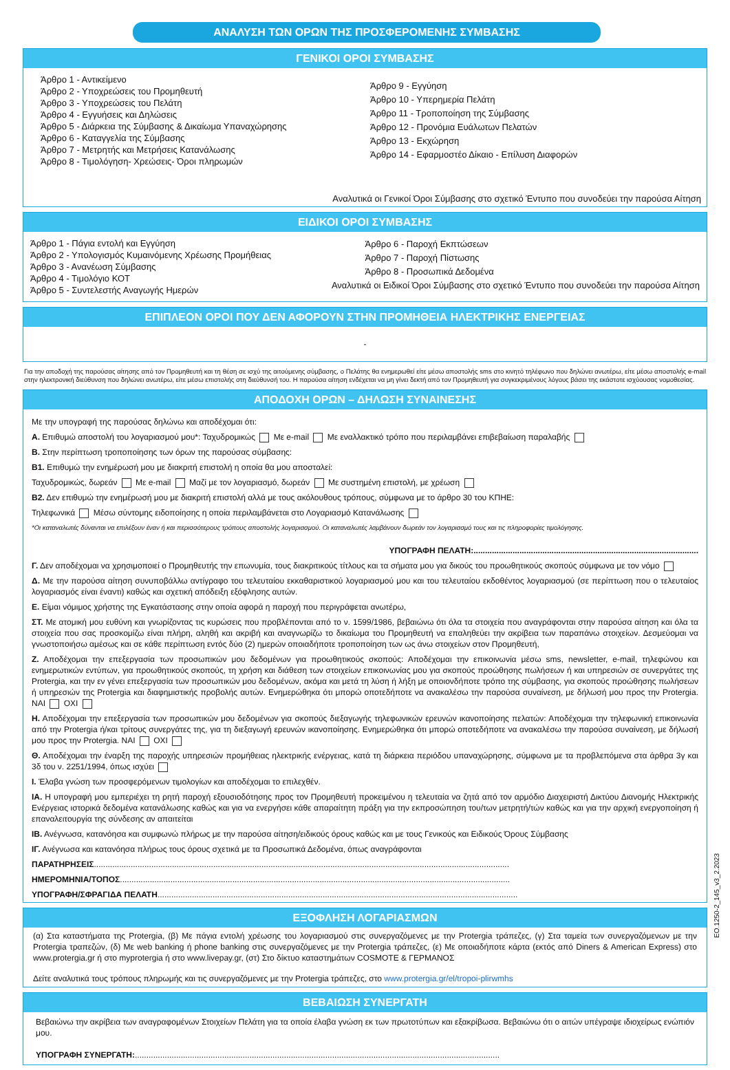ΑΝΑΛΥΣΗ ΤΩΝ ΟΡΩΝ ΤΗΣ ΠΡΟΣΦΕΡΟΜΕΝΗΣ ΣΥΜΒΑΣΗΣ
ΓΕΝΙΚΟΙ ΟΡΟΙ ΣΥΜΒΑΣΗΣ
Άρθρο 1 - Αντικείμενο
Άρθρο 2 - Υποχρεώσεις του Προμηθευτή
Άρθρο 3 - Υποχρεώσεις του Πελάτη
Άρθρο 4 - Εγγυήσεις και Δηλώσεις
Άρθρο 5 - Διάρκεια της Σύμβασης & Δικαίωμα Υπαναχώρησης
Άρθρο 6 - Καταγγελία της Σύμβασης
Άρθρο 7 - Μετρητής και Μετρήσεις Κατανάλωσης
Άρθρο 8 - Τιμολόγηση- Χρεώσεις- Όροι πληρωμών
Άρθρο 9 - Εγγύηση
Άρθρο 10 - Υπερημερία Πελάτη
Άρθρο 11 - Τροποποίηση της Σύμβασης
Άρθρο 12 - Προνόμια Ευάλωτων Πελατών
Άρθρο 13 - Εκχώρηση
Άρθρο 14 - Εφαρμοστέο Δίκαιο - Επίλυση Διαφορών
Αναλυτικά οι Γενικοί Όροι Σύμβασης στο σχετικό Έντυπο που συνοδεύει την παρούσα Αίτηση
ΕΙΔΙΚΟΙ ΟΡΟΙ ΣΥΜΒΑΣΗΣ
Άρθρο 1 - Πάγια εντολή και Εγγύηση
Άρθρο 2 - Υπολογισμός Κυμαινόμενης Χρέωσης Προμήθειας
Άρθρο 3 - Ανανέωση Σύμβασης
Άρθρο 4 - Τιμολόγιο ΚΟΤ
Άρθρο 5 - Συντελεστής Αναγωγής Ημερών
Άρθρο 6 - Παροχή Εκπτώσεων
Άρθρο 7 - Παροχή Πίστωσης
Άρθρο 8 - Προσωπικά Δεδομένα
Αναλυτικά οι Ειδικοί Όροι Σύμβασης στο σχετικό Έντυπο που συνοδεύει την παρούσα Αίτηση
ΕΠΙΠΛΕΟΝ ΟΡΟΙ ΠΟΥ ΔΕΝ ΑΦΟΡΟΥΝ ΣΤΗΝ ΠΡΟΜΗΘΕΙΑ ΗΛΕΚΤΡΙΚΗΣ ΕΝΕΡΓΕΙΑΣ
-
Για την αποδοχή της παρούσας αίτησης από τον Προμηθευτή και τη θέση σε ισχύ της αιτούμενης σύμβασης, ο Πελάτης θα ενημερωθεί είτε μέσω αποστολής sms στο κινητό τηλέφωνο που δηλώνει ανωτέρω, είτε μέσω αποστολής e-mail στην ηλεκτρονική διεύθυνση που δηλώνει ανωτέρω, είτε μέσω επιστολής στη διεύθυνσή του. Η παρούσα αίτηση ενδέχεται να μη γίνει δεκτή από τον Προμηθευτή για συγκεκριμένους λόγους βάσει της εκάστοτε ισχύουσας νομοθεσίας.
ΑΠΟΔΟΧΗ ΟΡΩΝ – ΔΗΛΩΣΗ ΣΥΝΑΙΝΕΣΗΣ
Με την υπογραφή της παρούσας δηλώνω και αποδέχομαι ότι:
Α. Επιθυμώ αποστολή του λογαριασμού μου*: Ταχυδρομικώς Με e-mail Με εναλλακτικό τρόπο που περιλαμβάνει επιβεβαίωση παραλαβής
Β. Στην περίπτωση τροποποίησης των όρων της παρούσας σύμβασης:
Β1. Επιθυμώ την ενημέρωσή μου με διακριτή επιστολή η οποία θα μου αποσταλεί:
Ταχυδρομικώς, δωρεάν Με e-mail Μαζί με τον λογαριασμό, δωρεάν Με συστημένη επιστολή, με χρέωση
Β2. Δεν επιθυμώ την ενημέρωσή μου με διακριτή επιστολή αλλά με τους ακόλουθους τρόπους, σύμφωνα με το άρθρο 30 του ΚΠΗΕ:
Τηλεφωνικά Μέσω σύντομης ειδοποίησης η οποία περιλαμβάνεται στο Λογαριασμό Κατανάλωσης
*Οι καταναλωτές δύνανται να επιλέξουν έναν ή και περισσότερους τρόπους αποστολής λογαριασμού. Οι καταναλωτές λαμβάνουν δωρεάν τον λογαριασμό τους και τις πληροφορίες τιμολόγησης.
ΥΠΟΓΡΑΦΗ ΠΕΛΑΤΗ:..................................................................................................
Γ. Δεν αποδέχομαι να χρησιμοποιεί ο Προμηθευτής την επωνυμία, τους διακριτικούς τίτλους και τα σήματα μου για δικούς του προωθητικούς σκοπούς σύμφωνα με τον νόμο
Δ. Με την παρούσα αίτηση συνυποβάλλω αντίγραφο του τελευταίου εκκαθαριστικού λογαριασμού μου και του τελευταίου εκδοθέντος λογαριασμού (σε περίπτωση που ο τελευταίος λογαριασμός είναι έναντι) καθώς και σχετική απόδειξη εξόφλησης αυτών.
Ε. Είμαι νόμιμος χρήστης της Εγκατάστασης στην οποία αφορά η παροχή που περιγράφεται ανωτέρω,
ΣΤ. Με ατομική μου ευθύνη και γνωρίζοντας τις κυρώσεις που προβλέπονται από το ν. 1599/1986, βεβαιώνω ότι όλα τα στοιχεία που αναγράφονται στην παρούσα αίτηση και όλα τα στοιχεία που σας προσκομίζω είναι πλήρη, αληθή και ακριβή και αναγνωρίζω το δικαίωμα του Προμηθευτή να επαληθεύει την ακρίβεια των παραπάνω στοιχείων. Δεσμεύομαι να γνωστοποιήσω αμέσως και σε κάθε περίπτωση εντός δύο (2) ημερών οποιαδήποτε τροποποίηση των ως άνω στοιχείων στον Προμηθευτή,
Ζ. Αποδέχομαι την επεξεργασία των προσωπικών μου δεδομένων για προωθητικούς σκοπούς: Αποδέχομαι την επικοινωνία μέσω sms, newsletter, e-mail, τηλεφώνου και ενημερωτικών εντύπων, για προωθητικούς σκοπούς, τη χρήση και διάθεση των στοιχείων επικοινωνίας μου για σκοπούς προώθησης πωλήσεων ή και υπηρεσιών σε συνεργάτες της Protergia, και την εν γένει επεξεργασία των προσωπικών μου δεδομένων, ακόμα και μετά τη λύση ή λήξη με οποιονδήποτε τρόπο της σύμβασης, για σκοπούς προώθησης πωλήσεων ή υπηρεσιών της Protergia και διαφημιστικής προβολής αυτών. Ενημερώθηκα ότι μπορώ οποτεδήποτε να ανακαλέσω την παρούσα συναίνεση, με δήλωσή μου προς την Protergia. ΝΑΙ ΟΧΙ
Η. Αποδέχομαι την επεξεργασία των προσωπικών μου δεδομένων για σκοπούς διεξαγωγής τηλεφωνικών ερευνών ικανοποίησης πελατών: Αποδέχομαι την τηλεφωνική επικοινωνία από την Protergia ή/και τρίτους συνεργάτες της, για τη διεξαγωγή ερευνών ικανοποίησης. Ενημερώθηκα ότι μπορώ οποτεδήποτε να ανακαλέσω την παρούσα συναίνεση, με δήλωσή μου προς την Protergia. ΝΑΙ ΟΧΙ
Θ. Αποδέχομαι την έναρξη της παροχής υπηρεσιών προμήθειας ηλεκτρικής ενέργειας, κατά τη διάρκεια περιόδου υπαναχώρησης, σύμφωνα με τα προβλεπόμενα στα άρθρα 3γ και 3δ του ν. 2251/1994, όπως ισχύει
Ι. Έλαβα γνώση των προσφερόμενων τιμολογίων και αποδέχομαι το επιλεχθέν.
ΙΑ. Η υπογραφή μου εμπεριέχει τη ρητή παροχή εξουσιοδότησης προς τον Προμηθευτή προκειμένου η τελευταία να ζητά από τον αρμόδιο Διαχειριστή Δικτύου Διανομής Ηλεκτρικής Ενέργειας ιστορικά δεδομένα κατανάλωσης καθώς και για να ενεργήσει κάθε απαραίτητη πράξη για την εκπροσώπηση του/των μετρητή/τών καθώς και για την αρχική ενεργοποίηση ή επαναλειτουργία της σύνδεσης αν απαιτείται
ΙΒ. Ανέγνωσα, κατανόησα και συμφωνώ πλήρως με την παρούσα αίτηση/ειδικούς όρους καθώς και με τους Γενικούς και Ειδικούς Όρους Σύμβασης
ΙΓ. Ανέγνωσα και κατανόησα πλήρως τους όρους σχετικά με τα Προσωπικά Δεδομένα, όπως αναγράφονται
ΠΑΡΑΤΗΡΗΣΕΙΣ.....................................................................................................................................................................................
ΗΜΕΡΟΜΗΝΙΑ/ΤΟΠΟΣ..........................................................................................................................................................................
ΥΠΟΓΡΑΦΗ/ΣΦΡΑΓΙΔΑ ΠΕΛΑΤΗ.............................................................................................................................................................
ΕΞΟΦΛΗΣΗ ΛΟΓΑΡΙΑΣΜΩΝ
(α) Στα καταστήματα της Protergia, (β) Με πάγια εντολή χρέωσης του λογαριασμού στις συνεργαζόμενες με την Protergia τράπεζες, (γ) Στα ταμεία των συνεργαζόμενων με την Protergia τραπεζών, (δ) Με web banking ή phone banking στις συνεργαζόμενες με την Protergia τράπεζες, (ε) Με οποιαδήποτε κάρτα (εκτός από Diners & American Express) στο www.protergia.gr ή στο myprotergia ή στο www.livepay.gr, (στ) Στο δίκτυο καταστημάτων COSMOTE & ΓΕΡΜΑΝΟΣ
Δείτε αναλυτικά τους τρόπους πληρωμής και τις συνεργαζόμενες με την Protergia τράπεζες, στο www.protergia.gr/el/tropoi-plirwmhs
ΒΕΒΑΙΩΣΗ ΣΥΝΕΡΓΑΤΗ
Βεβαιώνω την ακρίβεια των αναγραφομένων Στοιχείων Πελάτη για τα οποία έλαβα γνώση εκ των πρωτοτύπων και εξακρίβωσα. Βεβαιώνω ότι ο αιτών υπέγραψε ιδιοχείρως ενώπιόν μου.
ΥΠΟΓΡΑΦΗ ΣΥΝΕΡΓΑΤΗ:...............................................................................................................................................................
EO.1250-2_145_v3_2.2023